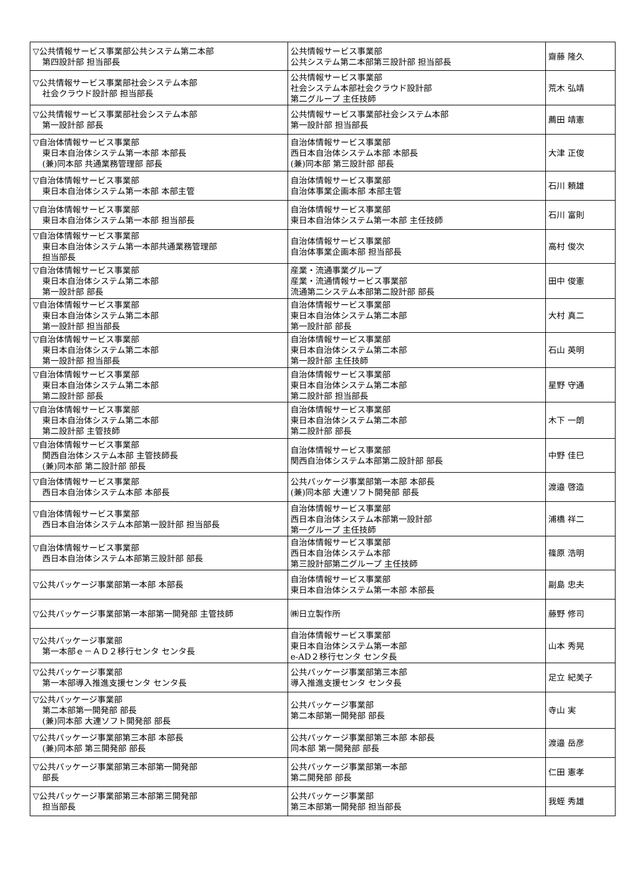| ▽公共情報サービス事業部公共システム第二本部 第四設計部 担当部長 | 公共情報サービス事業部 公共システム第二本部第三設計部 担当部長 | 齋藤 隆久 |
| ▽公共情報サービス事業部社会システム本部 社会クラウド設計部 担当部長 | 公共情報サービス事業部 社会システム本部社会クラウド設計部 第二グループ 主任技師 | 荒木 弘靖 |
| ▽公共情報サービス事業部社会システム本部 第一設計部 部長 | 公共情報サービス事業部社会システム本部 第一設計部 担当部長 | 薦田 靖憲 |
| ▽自治体情報サービス事業部 東日本自治体システム第一本部 本部長 (兼)同本部 共通業務管理部 部長 | 自治体情報サービス事業部 西日本自治体システム本部 本部長 (兼)同本部 第三設計部 部長 | 大津 正俊 |
| ▽自治体情報サービス事業部 東日本自治体システム第一本部 本部主管 | 自治体情報サービス事業部 自治体事業企画本部 本部主管 | 石川 頼雄 |
| ▽自治体情報サービス事業部 東日本自治体システム第一本部 担当部長 | 自治体情報サービス事業部 東日本自治体システム第一本部 主任技師 | 石川 富則 |
| ▽自治体情報サービス事業部 東日本自治体システム第一本部共通業務管理部 担当部長 | 自治体情報サービス事業部 自治体事業企画本部 担当部長 | 高村 俊次 |
| ▽自治体情報サービス事業部 東日本自治体システム第二本部 第一設計部 部長 | 産業・流通事業グループ 産業・流通情報サービス事業部 流通第二システム本部第二設計部 部長 | 田中 俊憲 |
| ▽自治体情報サービス事業部 東日本自治体システム第二本部 第一設計部 担当部長 | 自治体情報サービス事業部 東日本自治体システム第二本部 第一設計部 部長 | 大村 真二 |
| ▽自治体情報サービス事業部 東日本自治体システム第二本部 第一設計部 担当部長 | 自治体情報サービス事業部 東日本自治体システム第二本部 第一設計部 主任技師 | 石山 英明 |
| ▽自治体情報サービス事業部 東日本自治体システム第二本部 第二設計部 部長 | 自治体情報サービス事業部 東日本自治体システム第二本部 第二設計部 担当部長 | 星野 守通 |
| ▽自治体情報サービス事業部 東日本自治体システム第二本部 第二設計部 主管技師 | 自治体情報サービス事業部 東日本自治体システム第二本部 第二設計部 部長 | 木下 一朗 |
| ▽自治体情報サービス事業部 関西自治体システム本部 主管技師長 (兼)同本部 第二設計部 部長 | 自治体情報サービス事業部 関西自治体システム本部第二設計部 部長 | 中野 佳巳 |
| ▽自治体情報サービス事業部 西日本自治体システム本部 本部長 | 公共パッケージ事業部第一本部 本部長 (兼)同本部 大連ソフト開発部 部長 | 渡邉 啓造 |
| ▽自治体情報サービス事業部 西日本自治体システム本部第一設計部 担当部長 | 自治体情報サービス事業部 西日本自治体システム本部第一設計部 第一グループ 主任技師 | 浦橋 祥二 |
| ▽自治体情報サービス事業部 西日本自治体システム本部第三設計部 部長 | 自治体情報サービス事業部 西日本自治体システム本部 第三設計部第二グループ 主任技師 | 篠原 浩明 |
| ▽公共パッケージ事業部第一本部 本部長 | 自治体情報サービス事業部 東日本自治体システム第一本部 本部長 | 副島 忠夫 |
| ▽公共パッケージ事業部第一本部第一開発部 主管技師 | ㈱日立製作所 | 藤野 修司 |
| ▽公共パッケージ事業部 第一本部ｅ－ＡＤ２移行センタ センタ長 | 自治体情報サービス事業部 東日本自治体システム第一本部 e-AD２移行センタ センタ長 | 山本 秀晃 |
| ▽公共パッケージ事業部 第一本部導入推進支援センタ センタ長 | 公共パッケージ事業部第三本部 導入推進支援センタ センタ長 | 足立 紀美子 |
| ▽公共パッケージ事業部 第二本部第一開発部 部長 (兼)同本部 大連ソフト開発部 部長 | 公共パッケージ事業部 第二本部第一開発部 部長 | 寺山 実 |
| ▽公共パッケージ事業部第三本部 本部長 (兼)同本部 第三開発部 部長 | 公共パッケージ事業部第三本部 本部長 同本部 第一開発部 部長 | 渡邉 岳彦 |
| ▽公共パッケージ事業部第三本部第一開発部 部長 | 公共パッケージ事業部第一本部 第二開発部 部長 | 仁田 憲孝 |
| ▽公共パッケージ事業部第三本部第三開発部 担当部長 | 公共パッケージ事業部 第三本部第一開発部 担当部長 | 我蛭 秀雄 |